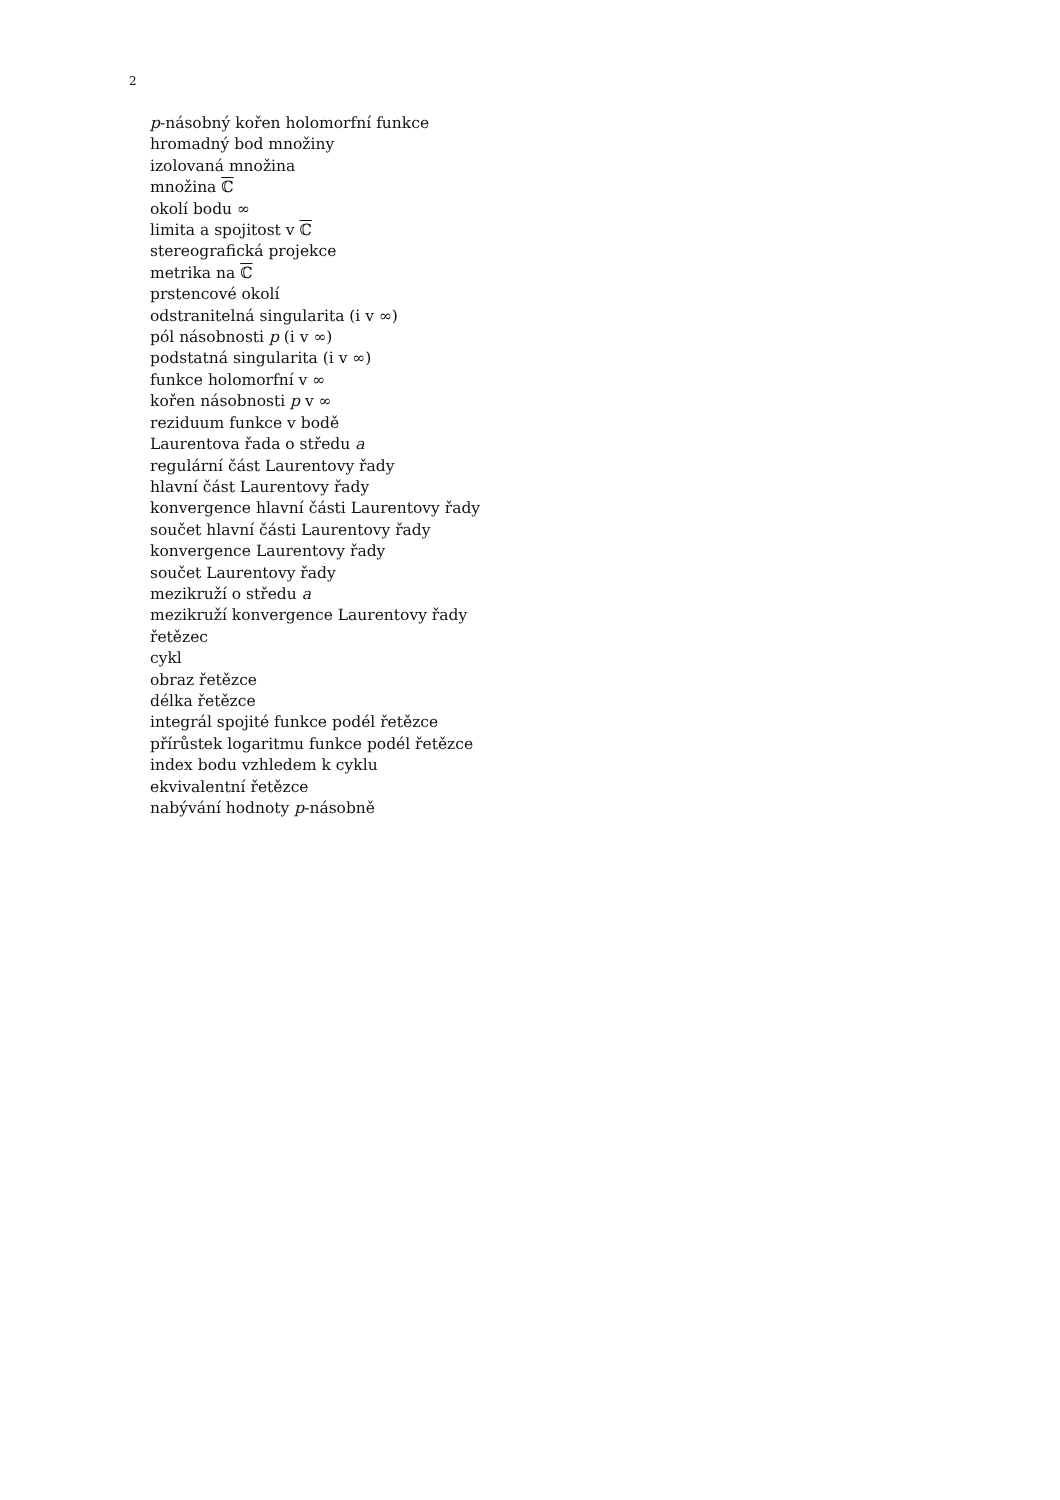2
p-násobný kořen holomorfní funkce
hromadný bod množiny
izolovaná množina
množina ℂ
okolí bodu ∞
limita a spojitost v ℂ
stereografická projekce
metrika na ℂ
prstencové okolí
odstranitelná singularita (i v ∞)
pól násobnosti p (i v ∞)
podstatná singularita (i v ∞)
funkce holomorfní v ∞
kořen násobnosti p v ∞
reziduum funkce v bodě
Laurentova řada o středu a
regulární část Laurentovy řady
hlavní část Laurentovy řady
konvergence hlavní části Laurentovy řady
součet hlavní části Laurentovy řady
konvergence Laurentovy řady
součet Laurentovy řady
mezikruží o středu a
mezikruží konvergence Laurentovy řady
řetězec
cykl
obraz řetězce
délka řetězce
integrál spojité funkce podél řetězce
přírůstek logaritmu funkce podél řetězce
index bodu vzhledem k cyklu
ekvivalentní řetězce
nabývání hodnoty p-násobně